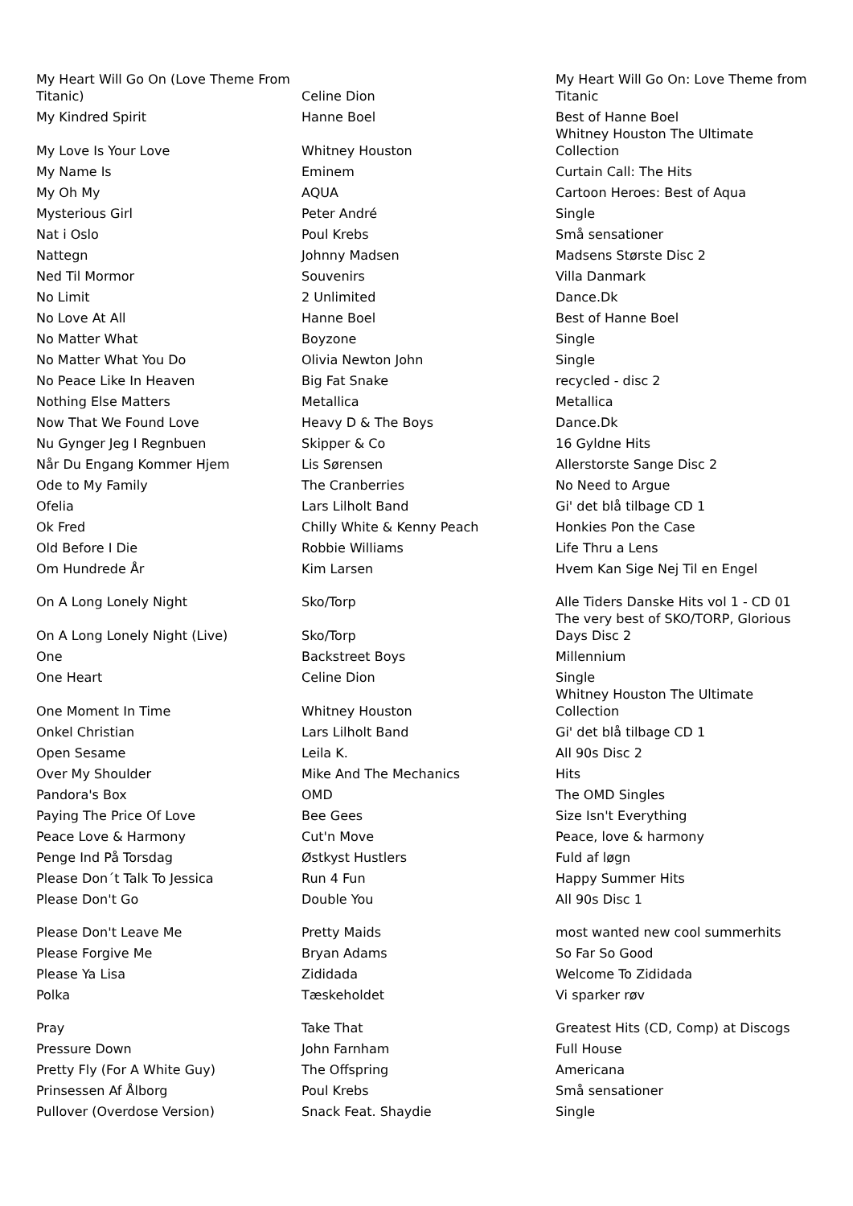| My Heart Will Go On (Love Theme From Titanic) | Celine Dion | My Heart Will Go On: Love Theme from Titanic |
| My Kindred Spirit | Hanne Boel | Best of Hanne Boel |
| My Love Is Your Love | Whitney Houston | Whitney Houston The Ultimate Collection |
| My Name Is | Eminem | Curtain Call: The Hits |
| My Oh My | AQUA | Cartoon Heroes: Best of Aqua |
| Mysterious Girl | Peter André | Single |
| Nat i Oslo | Poul Krebs | Små sensationer |
| Nattegn | Johnny Madsen | Madsens Største Disc 2 |
| Ned Til Mormor | Souvenirs | Villa Danmark |
| No Limit | 2 Unlimited | Dance.Dk |
| No Love At All | Hanne Boel | Best of Hanne Boel |
| No Matter What | Boyzone | Single |
| No Matter What You Do | Olivia Newton John | Single |
| No Peace Like In Heaven | Big Fat Snake | recycled - disc 2 |
| Nothing Else Matters | Metallica | Metallica |
| Now That We Found Love | Heavy D & The Boys | Dance.Dk |
| Nu Gynger Jeg I Regnbuen | Skipper & Co | 16 Gyldne Hits |
| Når Du Engang Kommer Hjem | Lis Sørensen | Allerstorste Sange Disc 2 |
| Ode to My Family | The Cranberries | No Need to Argue |
| Ofelia | Lars Lilholt Band | Gi' det blå tilbage CD 1 |
| Ok Fred | Chilly White & Kenny Peach | Honkies Pon the Case |
| Old Before I Die | Robbie Williams | Life Thru a Lens |
| Om Hundrede År | Kim Larsen | Hvem Kan Sige Nej Til en Engel |
| On A Long Lonely Night | Sko/Torp | Alle Tiders Danske Hits vol 1 - CD 01 |
| On A Long Lonely Night (Live) | Sko/Torp | The very best of SKO/TORP, Glorious Days Disc 2 |
| One | Backstreet Boys | Millennium |
| One Heart | Celine Dion | Single |
| One Moment In Time | Whitney Houston | Whitney Houston The Ultimate Collection |
| Onkel Christian | Lars Lilholt Band | Gi' det blå tilbage CD 1 |
| Open Sesame | Leila K. | All 90s Disc 2 |
| Over My Shoulder | Mike And The Mechanics | Hits |
| Pandora's Box | OMD | The OMD Singles |
| Paying The Price Of Love | Bee Gees | Size Isn't Everything |
| Peace Love & Harmony | Cut'n Move | Peace, love & harmony |
| Penge Ind På Torsdag | Østkyst Hustlers | Fuld af løgn |
| Please Don´t Talk To Jessica | Run 4 Fun | Happy Summer Hits |
| Please Don't Go | Double You | All 90s Disc 1 |
| Please Don't Leave Me | Pretty Maids | most wanted new cool summerhits |
| Please Forgive Me | Bryan Adams | So Far So Good |
| Please Ya Lisa | Zididada | Welcome To Zididada |
| Polka | Tæskeholdet | Vi sparker røv |
| Pray | Take That | Greatest Hits (CD, Comp) at Discogs |
| Pressure Down | John Farnham | Full House |
| Pretty Fly (For A White Guy) | The Offspring | Americana |
| Prinsessen Af Ålborg | Poul Krebs | Små sensationer |
| Pullover (Overdose Version) | Snack Feat. Shaydie | Single |